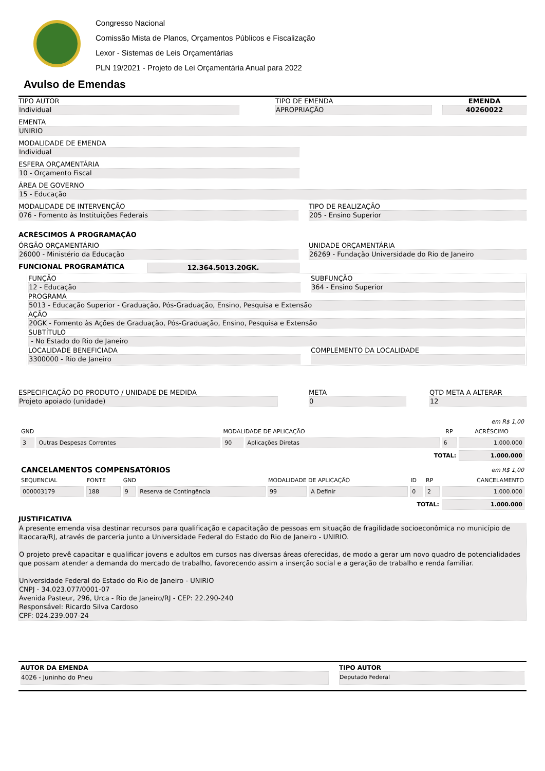Congresso Nacional
Comissão Mista de Planos, Orçamentos Públicos e Fiscalização
Lexor - Sistemas de Leis Orçamentárias
PLN 19/2021 - Projeto de Lei Orçamentária Anual para 2022
Avulso de Emendas
TIPO AUTOR
Individual
TIPO DE EMENDA
APROPRIAÇÃO
EMENDA
40260022
EMENTA
UNIRIO
MODALIDADE DE EMENDA
Individual
ESFERA ORÇAMENTÁRIA
10 - Orçamento Fiscal
ÁREA DE GOVERNO
15 - Educação
MODALIDADE DE INTERVENÇÃO
076 - Fomento às Instituições Federais
TIPO DE REALIZAÇÃO
205 - Ensino Superior
ACRÉSCIMOS À PROGRAMAÇÃO
ÓRGÃO ORÇAMENTÁRIO
26000 - Ministério da Educação
UNIDADE ORÇAMENTÁRIA
26269 - Fundação Universidade do Rio de Janeiro
FUNCIONAL PROGRAMÁTICA 12.364.5013.20GK.
FUNÇÃO
12 - Educação
SUBFUNÇÃO
364 - Ensino Superior
PROGRAMA
5013 - Educação Superior - Graduação, Pós-Graduação, Ensino, Pesquisa e Extensão
AÇÃO
20GK - Fomento às Ações de Graduação, Pós-Graduação, Ensino, Pesquisa e Extensão
SUBTÍTULO
- No Estado do Rio de Janeiro
LOCALIDADE BENEFICIADA
3300000 - Rio de Janeiro
COMPLEMENTO DA LOCALIDADE
ESPECIFICAÇÃO DO PRODUTO / UNIDADE DE MEDIDA
Projeto apoiado (unidade)
META
0
QTD META A ALTERAR
12
| | | | | | em R$ 1,00 |
| GND | | MODALIDADE DE APLICAÇÃO | | RP | ACRÉSCIMO |
| 3 | Outras Despesas Correntes | 90 | Aplicações Diretas | 6 | 1.000.000 |
| TOTAL: | | | | | 1.000.000 |
| CANCELAMENTOS COMPENSATÓRIOS | | | | | | em R$ 1,00 | | |
| SEQUENCIAL | FONTE | GND | | MODALIDADE DE APLICAÇÃO | | ID | RP | CANCELAMENTO |
| 000003179 | 188 | 9 | Reserva de Contingência | 99 | A Definir | 0 | 2 | 1.000.000 |
| TOTAL: | | | | | | | | 1.000.000 |
JUSTIFICATIVA
A presente emenda visa destinar recursos para qualificação e capacitação de pessoas em situação de fragilidade socioeconômica no município de Itaocara/RJ, através de parceria junto a Universidade Federal do Estado do Rio de Janeiro - UNIRIO.
O projeto prevê capacitar e qualificar jovens e adultos em cursos nas diversas áreas oferecidas, de modo a gerar um novo quadro de potencialidades que possam atender a demanda do mercado de trabalho, favorecendo assim a inserção social e a geração de trabalho e renda familiar.
Universidade Federal do Estado do Rio de Janeiro - UNIRIO
CNPJ - 34.023.077/0001-07
Avenida Pasteur, 296, Urca - Rio de Janeiro/RJ - CEP: 22.290-240
Responsável: Ricardo Silva Cardoso
CPF: 024.239.007-24
AUTOR DA EMENDA
4026 - Juninho do Pneu
TIPO AUTOR
Deputado Federal